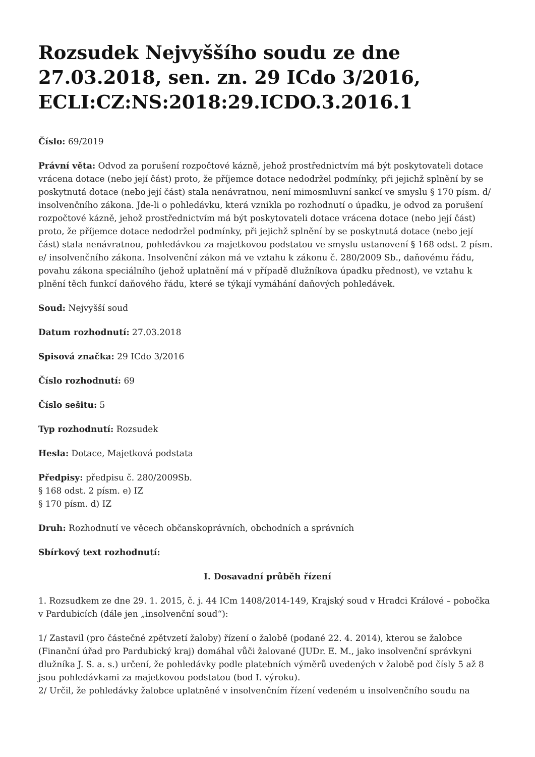Rozsudek Nejvyššího soudu ze dne 27.03.2018, sen. zn. 29 ICdo 3/2016, ECLI:CZ:NS:2018:29.ICDO.3.2016.1
Číslo: 69/2019
Právní věta: Odvod za porušení rozpočtové kázně, jehož prostřednictvím má být poskytovateli dotace vrácena dotace (nebo její část) proto, že příjemce dotace nedodržel podmínky, při jejichž splnění by se poskytnutá dotace (nebo její část) stala nenávratnou, není mimosmluvní sankcí ve smyslu § 170 písm. d/ insolvenčního zákona. Jde-li o pohledávku, která vznikla po rozhodnutí o úpadku, je odvod za porušení rozpočtové kázně, jehož prostřednictvím má být poskytovateli dotace vrácena dotace (nebo její část) proto, že příjemce dotace nedodržel podmínky, při jejichž splnění by se poskytnutá dotace (nebo její část) stala nenávratnou, pohledávkou za majetkovou podstatou ve smyslu ustanovení § 168 odst. 2 písm. e/ insolvenčního zákona. Insolvenční zákon má ve vztahu k zákonu č. 280/2009 Sb., daňovému řádu, povahu zákona speciálního (jehož uplatnění má v případě dlužníkova úpadku přednost), ve vztahu k plnění těch funkcí daňového řádu, které se týkají vymáhání daňových pohledávek.
Soud: Nejvyšší soud
Datum rozhodnutí: 27.03.2018
Spisová značka: 29 ICdo 3/2016
Číslo rozhodnutí: 69
Číslo sešitu: 5
Typ rozhodnutí: Rozsudek
Hesla: Dotace, Majetková podstata
Předpisy: předpisu č. 280/2009Sb.
§ 168 odst. 2 písm. e) IZ
§ 170 písm. d) IZ
Druh: Rozhodnutí ve věcech občanskoprávních, obchodních a správních
Sbírkový text rozhodnutí:
I. Dosavadní průběh řízení
1. Rozsudkem ze dne 29. 1. 2015, č. j. 44 ICm 1408/2014-149, Krajský soud v Hradci Králové – pobočka v Pardubicích (dále jen „insolvenční soud“):
1/ Zastavil (pro částečné zpětvzetí žaloby) řízení o žalobě (podané 22. 4. 2014), kterou se žalobce (Finanční úřad pro Pardubický kraj) domáhal vůči žalované (JUDr. E. M., jako insolvenční správkyni dlužníka J. S. a. s.) určení, že pohledávky podle platebních výměrů uvedených v žalobě pod čísly 5 až 8 jsou pohledávkami za majetkovou podstatou (bod I. výroku).
2/ Určil, že pohledávky žalobce uplatněné v insolvenčním řízení vedeném u insolvenčního soudu na